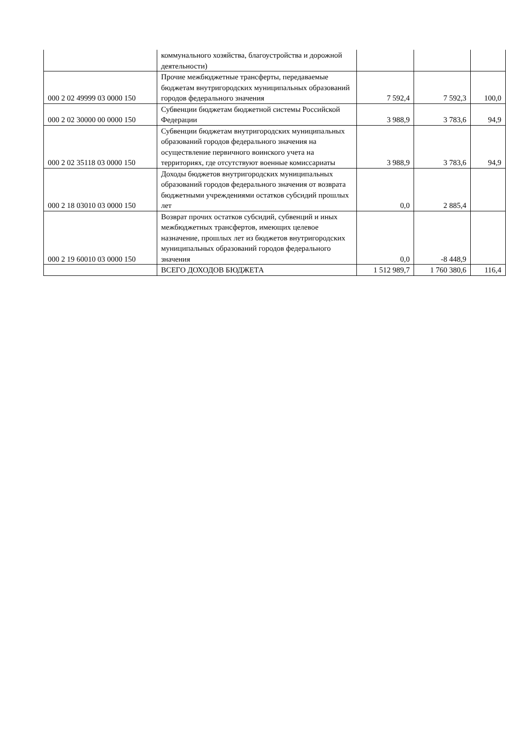| | коммунального хозяйства, благоустройства и дорожной деятельности) | | | |
| 000 2 02 49999 03 0000 150 | Прочие межбюджетные трансферты, передаваемые бюджетам внутригородских муниципальных образований городов федерального значения | 7 592,4 | 7 592,3 | 100,0 |
| 000 2 02 30000 00 0000 150 | Субвенции бюджетам бюджетной системы Российской Федерации | 3 988,9 | 3 783,6 | 94,9 |
| 000 2 02 35118 03 0000 150 | Субвенции бюджетам внутригородских муниципальных образований городов федерального значения на осуществление первичного воинского учета на территориях, где отсутствуют военные комиссариаты | 3 988,9 | 3 783,6 | 94,9 |
| 000 2 18 03010 03 0000 150 | Доходы бюджетов внутригородских муниципальных образований городов федерального значения от возврата бюджетными учреждениями остатков субсидий прошлых лет | 0,0 | 2 885,4 | |
| 000 2 19 60010 03 0000 150 | Возврат прочих остатков субсидий, субвенций и иных межбюджетных трансфертов, имеющих целевое назначение, прошлых лет из бюджетов внутригородских муниципальных образований городов федерального значения | 0,0 | -8 448,9 | |
| | ВСЕГО ДОХОДОВ БЮДЖЕТА | 1 512 989,7 | 1 760 380,6 | 116,4 |